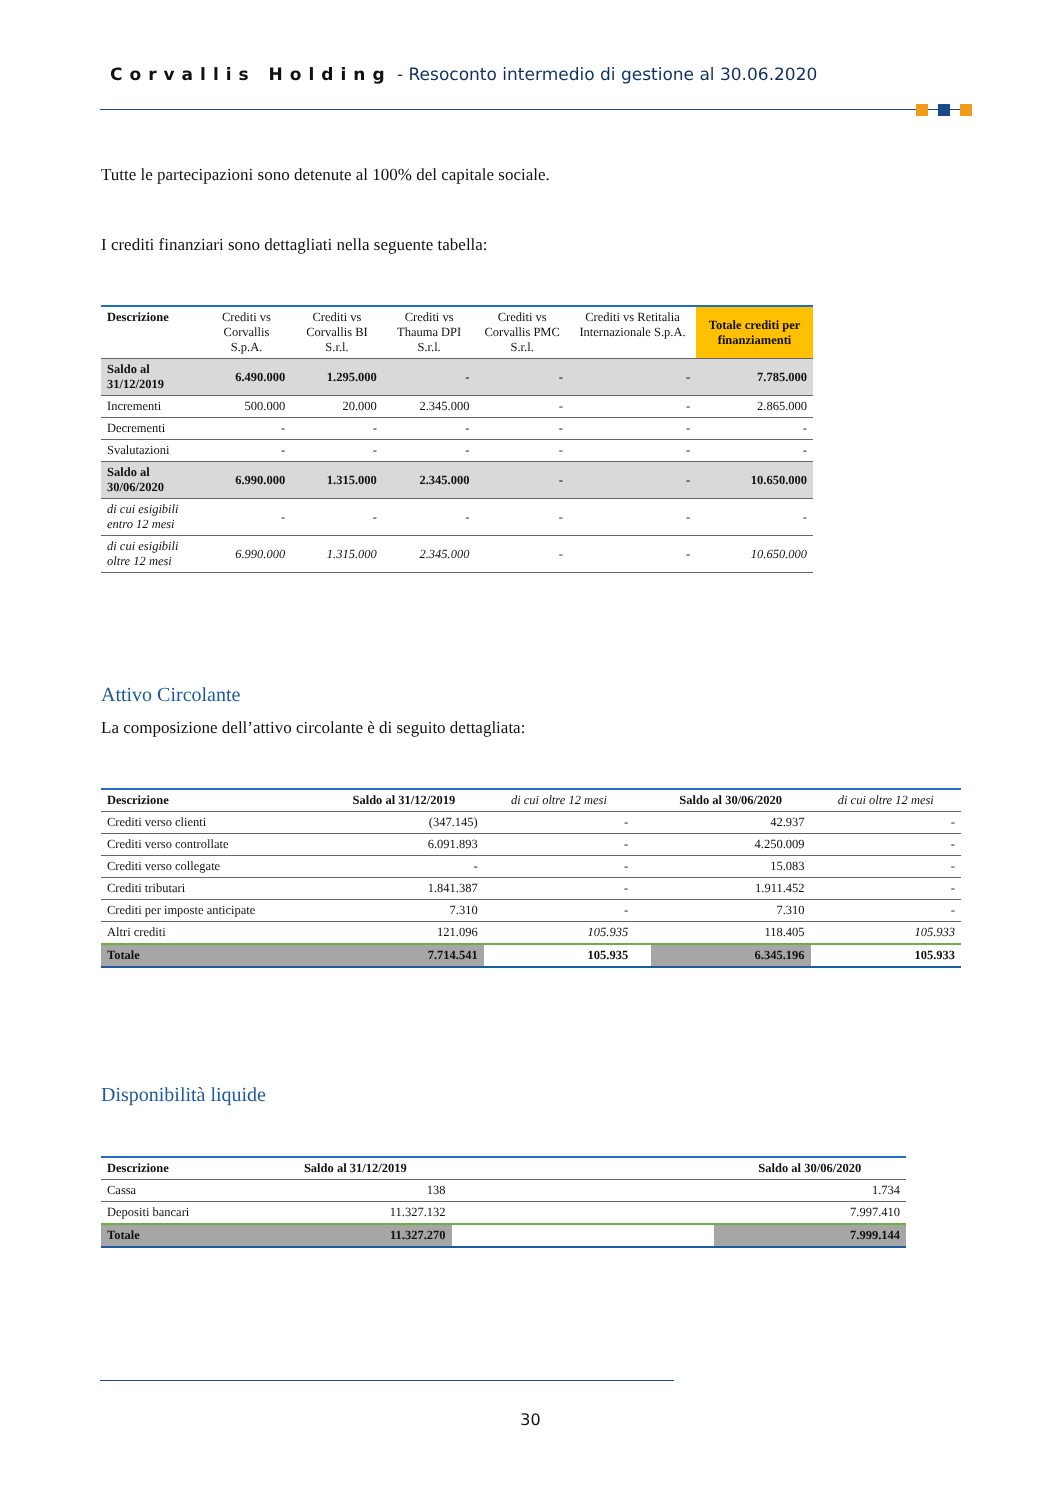Corvallis Holding - Resoconto intermedio di gestione al 30.06.2020
Tutte le partecipazioni sono detenute al 100% del capitale sociale.
I crediti finanziari sono dettagliati nella seguente tabella:
| Descrizione | Crediti vs Corvallis S.p.A. | Crediti vs Corvallis BI S.r.l. | Crediti vs Thauma DPI S.r.l. | Crediti vs Corvallis PMC S.r.l. | Crediti vs Retitalia Internazionale S.p.A. | Totale crediti per finanziamenti |
| --- | --- | --- | --- | --- | --- | --- |
| Saldo al 31/12/2019 | 6.490.000 | 1.295.000 | - | - | - | 7.785.000 |
| Incrementi | 500.000 | 20.000 | 2.345.000 | - | - | 2.865.000 |
| Decrementi | - | - | - | - | - | - |
| Svalutazioni | - | - | - | - | - | - |
| Saldo al 30/06/2020 | 6.990.000 | 1.315.000 | 2.345.000 | - | - | 10.650.000 |
| di cui esigibili entro 12 mesi | - | - | - | - | - | - |
| di cui esigibili oltre 12 mesi | 6.990.000 | 1.315.000 | 2.345.000 | - | - | 10.650.000 |
Attivo Circolante
La composizione dell’attivo circolante è di seguito dettagliata:
| Descrizione | Saldo al 31/12/2019 | di cui oltre 12 mesi | | Saldo al 30/06/2020 | di cui oltre 12 mesi |
| --- | --- | --- | --- | --- | --- |
| Crediti verso clienti | (347.145) | - | | 42.937 | - |
| Crediti verso controllate | 6.091.893 | - | | 4.250.009 | - |
| Crediti verso collegate | - | - | | 15.083 | - |
| Crediti tributari | 1.841.387 | - | | 1.911.452 | - |
| Crediti per imposte anticipate | 7.310 | - | | 7.310 | - |
| Altri crediti | 121.096 | 105.935 | | 118.405 | 105.933 |
| Totale | 7.714.541 | 105.935 | | 6.345.196 | 105.933 |
Disponibilità liquide
| Descrizione | Saldo al 31/12/2019 | | Saldo al 30/06/2020 |
| --- | --- | --- | --- |
| Cassa | 138 | | 1.734 |
| Depositi bancari | 11.327.132 | | 7.997.410 |
| Totale | 11.327.270 | | 7.999.144 |
30